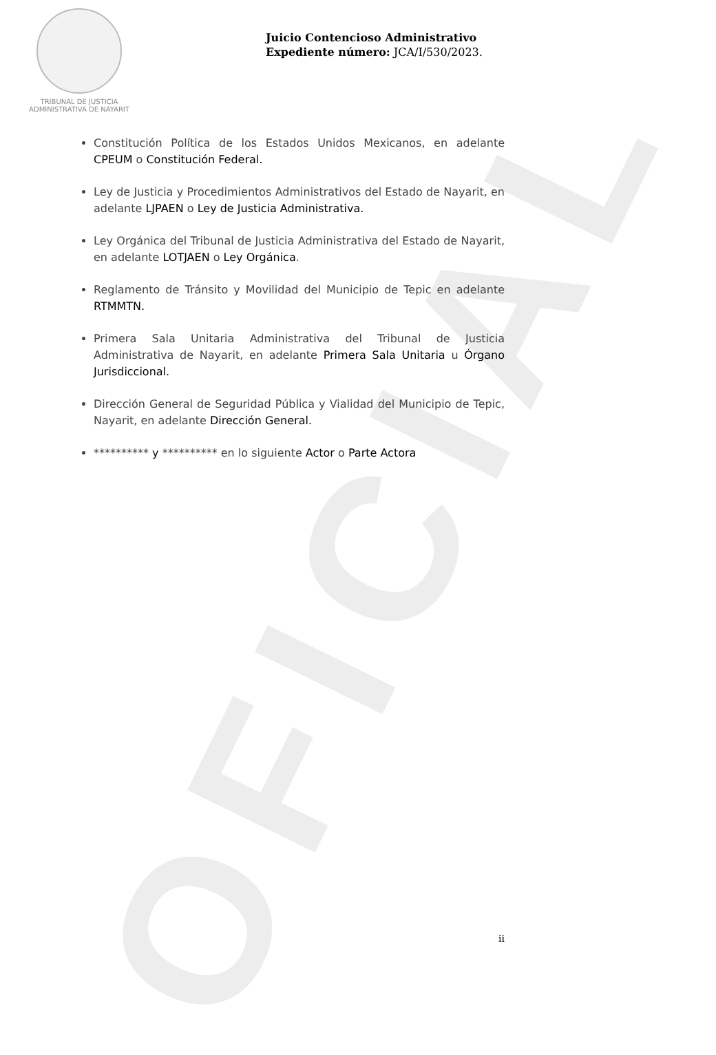OFICIAL
TRIBUNAL DE JUSTICIA
ADMINISTRATIVA DE NAYARIT
Juicio Contencioso Administrativo
Expediente número: JCA/I/530/2023.
Constitución Política de los Estados Unidos Mexicanos, en adelante CPEUM o Constitución Federal.
Ley de Justicia y Procedimientos Administrativos del Estado de Nayarit, en adelante LJPAEN o Ley de Justicia Administrativa.
Ley Orgánica del Tribunal de Justicia Administrativa del Estado de Nayarit, en adelante LOTJAEN o Ley Orgánica.
Reglamento de Tránsito y Movilidad del Municipio de Tepic en adelante RTMMTN.
Primera Sala Unitaria Administrativa del Tribunal de Justicia Administrativa de Nayarit, en adelante Primera Sala Unitaria u Órgano Jurisdiccional.
Dirección General de Seguridad Pública y Vialidad del Municipio de Tepic, Nayarit, en adelante Dirección General.
********** y ********** en lo siguiente Actor o Parte Actora
ii